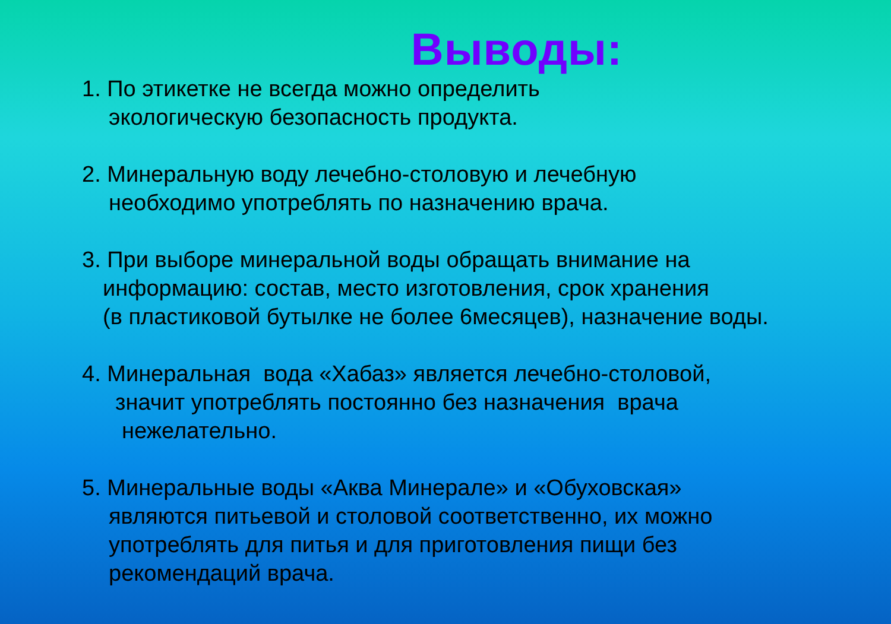Выводы:
1. По этикетке не всегда можно определить
экологическую безопасность продукта.
2. Минеральную воду лечебно-столовую и лечебную
необходимо употреблять по назначению врача.
3. При выборе минеральной воды обращать внимание на
информацию: состав, место изготовления, срок хранения
(в пластиковой бутылке не более 6месяцев), назначение воды.
4. Минеральная вода «Хабаз» является лечебно-столовой,
значит употреблять постоянно без назначения врача
нежелательно.
5. Минеральные воды «Аква Минерале» и «Обуховская»
являются питьевой и столовой соответственно, их можно
употреблять для питья и для приготовления пищи без
рекомендаций врача.